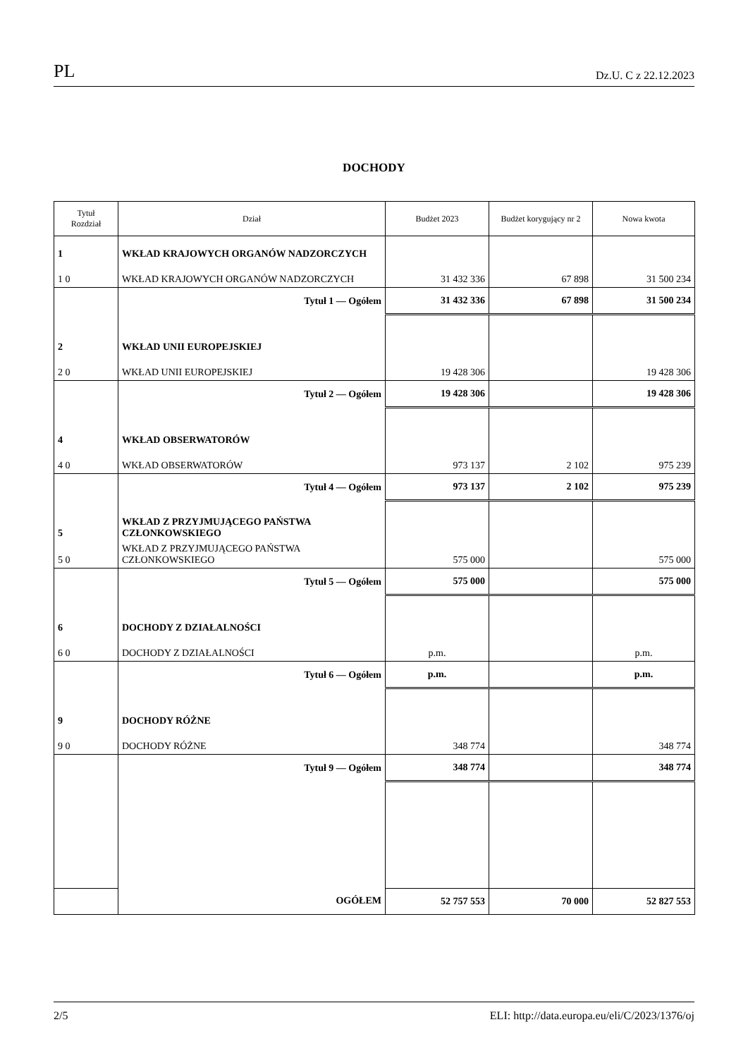PL Dz.U. C z 22.12.2023
DOCHODY
| Tytuł Rozdział | Dział | Budżet 2023 | Budżet korygujący nr 2 | Nowa kwota |
| --- | --- | --- | --- | --- |
| 1 | WKŁAD KRAJOWYCH ORGANÓW NADZORCZYCH | | | |
| 1 0 | WKŁAD KRAJOWYCH ORGANÓW NADZORCZYCH | 31 432 336 | 67 898 | 31 500 234 |
| | Tytuł 1 — Ogółem | 31 432 336 | 67 898 | 31 500 234 |
| 2 | WKŁAD UNII EUROPEJSKIEJ | | | |
| 2 0 | WKŁAD UNII EUROPEJSKIEJ | 19 428 306 | | 19 428 306 |
| | Tytuł 2 — Ogółem | 19 428 306 | | 19 428 306 |
| 4 | WKŁAD OBSERWATORÓW | | | |
| 4 0 | WKŁAD OBSERWATORÓW | 973 137 | 2 102 | 975 239 |
| | Tytuł 4 — Ogółem | 973 137 | 2 102 | 975 239 |
| 5 | WKŁAD Z PRZYJMUJĄCEGO PAŃSTWA CZŁONKOWSKIEGO | | | |
| 5 0 | WKŁAD Z PRZYJMUJĄCEGO PAŃSTWA CZŁONKOWSKIEGO | 575 000 | | 575 000 |
| | Tytuł 5 — Ogółem | 575 000 | | 575 000 |
| 6 | DOCHODY Z DZIAŁALNOŚCI | | | |
| 6 0 | DOCHODY Z DZIAŁALNOŚCI | p.m. | | p.m. |
| | Tytuł 6 — Ogółem | p.m. | | p.m. |
| 9 | DOCHODY RÓŻNE | | | |
| 9 0 | DOCHODY RÓŻNE | 348 774 | | 348 774 |
| | Tytuł 9 — Ogółem | 348 774 | | 348 774 |
| | OGÓŁEM | 52 757 553 | 70 000 | 52 827 553 |
2/5 ELI: http://data.europa.eu/eli/C/2023/1376/oj